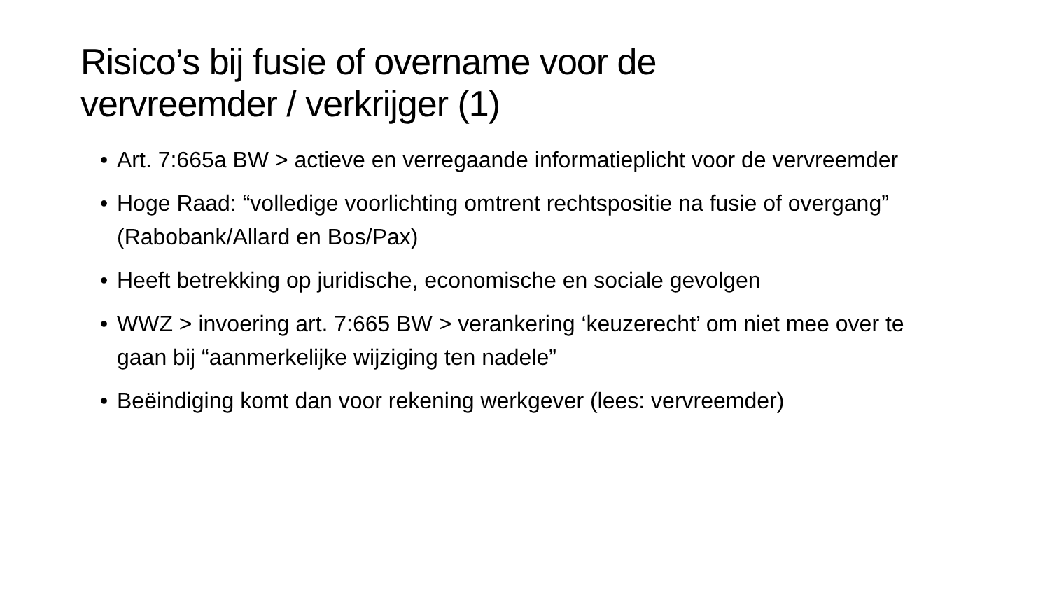Risico’s bij fusie of overname voor de
vervreemder / verkrijger (1)
• Art. 7:665a BW > actieve en verregaande informatieplicht voor de vervreemder
• Hoge Raad: “volledige voorlichting omtrent rechtspositie na fusie of overgang” (Rabobank/Allard en Bos/Pax)
• Heeft betrekking op juridische, economische en sociale gevolgen
• WWZ > invoering art. 7:665 BW > verankering ‘keuzerecht’ om niet mee over te gaan bij “aanmerkelijke wijziging ten nadele”
• Beëindiging komt dan voor rekening werkgever (lees: vervreemder)